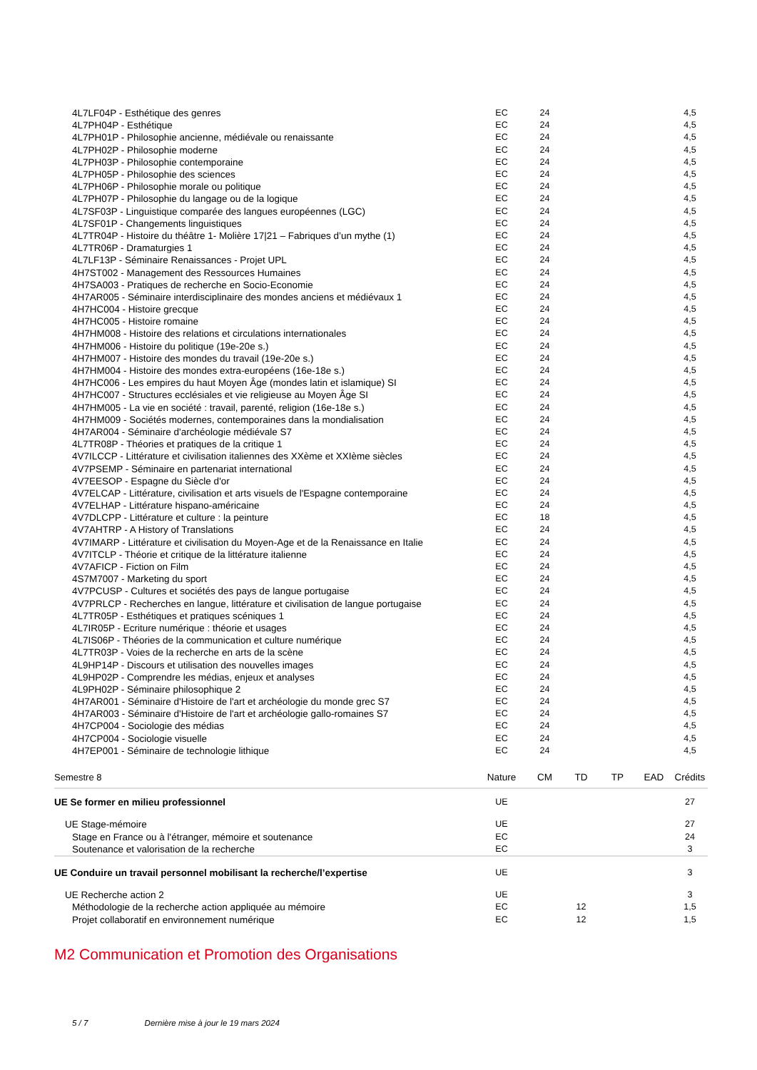| 4L7LF04P - Esthétique des genres | EC | 24 | | | | 4,5 |
| 4L7PH04P - Esthétique | EC | 24 | | | | 4,5 |
| 4L7PH01P - Philosophie ancienne, médiévale ou renaissante | EC | 24 | | | | 4,5 |
| 4L7PH02P - Philosophie moderne | EC | 24 | | | | 4,5 |
| 4L7PH03P - Philosophie contemporaine | EC | 24 | | | | 4,5 |
| 4L7PH05P - Philosophie des sciences | EC | 24 | | | | 4,5 |
| 4L7PH06P - Philosophie morale ou politique | EC | 24 | | | | 4,5 |
| 4L7PH07P - Philosophie du langage ou de la logique | EC | 24 | | | | 4,5 |
| 4L7SF03P - Linguistique comparée des langues européennes (LGC) | EC | 24 | | | | 4,5 |
| 4L7SF01P - Changements linguistiques | EC | 24 | | | | 4,5 |
| 4L7TR04P - Histoire du théâtre 1- Molière 17/21 – Fabriques d’un mythe (1) | EC | 24 | | | | 4,5 |
| 4L7TR06P - Dramaturgies 1 | EC | 24 | | | | 4,5 |
| 4L7LF13P - Séminaire Renaissances - Projet UPL | EC | 24 | | | | 4,5 |
| 4H7ST002 - Management des Ressources Humaines | EC | 24 | | | | 4,5 |
| 4H7SA003 - Pratiques de recherche en Socio-Economie | EC | 24 | | | | 4,5 |
| 4H7AR005 - Séminaire interdisciplinaire des mondes anciens et médiévaux 1 | EC | 24 | | | | 4,5 |
| 4H7HC004 - Histoire grecque | EC | 24 | | | | 4,5 |
| 4H7HC005 - Histoire romaine | EC | 24 | | | | 4,5 |
| 4H7HM008 - Histoire des relations et circulations internationales | EC | 24 | | | | 4,5 |
| 4H7HM006 - Histoire du politique (19e-20e s.) | EC | 24 | | | | 4,5 |
| 4H7HM007 - Histoire des mondes du travail (19e-20e s.) | EC | 24 | | | | 4,5 |
| 4H7HM004 - Histoire des mondes extra-européens (16e-18e s.) | EC | 24 | | | | 4,5 |
| 4H7HC006 - Les empires du haut Moyen Âge (mondes latin et islamique) SI | EC | 24 | | | | 4,5 |
| 4H7HC007 - Structures ecclésiales et vie religieuse au Moyen Âge SI | EC | 24 | | | | 4,5 |
| 4H7HM005 - La vie en société : travail, parenté, religion (16e-18e s.) | EC | 24 | | | | 4,5 |
| 4H7HM009 - Sociétés modernes, contemporaines dans la mondialisation | EC | 24 | | | | 4,5 |
| 4H7AR004 - Séminaire d'archéologie médiévale S7 | EC | 24 | | | | 4,5 |
| 4L7TR08P - Théories et pratiques de la critique 1 | EC | 24 | | | | 4,5 |
| 4V7ILCCP - Littérature et civilisation italiennes des XXème et XXIème siècles | EC | 24 | | | | 4,5 |
| 4V7PSEMP - Séminaire en partenariat international | EC | 24 | | | | 4,5 |
| 4V7EESOP - Espagne du Siècle d'or | EC | 24 | | | | 4,5 |
| 4V7ELCAP - Littérature, civilisation et arts visuels de l'Espagne contemporaine | EC | 24 | | | | 4,5 |
| 4V7ELHAP - Littérature hispano-américaine | EC | 24 | | | | 4,5 |
| 4V7DLCPP - Littérature et culture : la peinture | EC | 18 | | | | 4,5 |
| 4V7AHTRP - A History of Translations | EC | 24 | | | | 4,5 |
| 4V7IMARP - Littérature et civilisation du Moyen-Age et de la Renaissance en Italie | EC | 24 | | | | 4,5 |
| 4V7ITCLP - Théorie et critique de la littérature italienne | EC | 24 | | | | 4,5 |
| 4V7AFICP - Fiction on Film | EC | 24 | | | | 4,5 |
| 4S7M7007 - Marketing du sport | EC | 24 | | | | 4,5 |
| 4V7PCUSP - Cultures et sociétés des pays de langue portugaise | EC | 24 | | | | 4,5 |
| 4V7PRLCP - Recherches en langue, littérature et civilisation de langue portugaise | EC | 24 | | | | 4,5 |
| 4L7TR05P - Esthétiques et pratiques scéniques 1 | EC | 24 | | | | 4,5 |
| 4L7IR05P - Ecriture numérique : théorie et usages | EC | 24 | | | | 4,5 |
| 4L7IS06P - Théories de la communication et culture numérique | EC | 24 | | | | 4,5 |
| 4L7TR03P - Voies de la recherche en arts de la scène | EC | 24 | | | | 4,5 |
| 4L9HP14P - Discours et utilisation des nouvelles images | EC | 24 | | | | 4,5 |
| 4L9HP02P - Comprendre les médias, enjeux et analyses | EC | 24 | | | | 4,5 |
| 4L9PH02P - Séminaire philosophique 2 | EC | 24 | | | | 4,5 |
| 4H7AR001 - Séminaire d'Histoire de l'art et archéologie du monde grec S7 | EC | 24 | | | | 4,5 |
| 4H7AR003 - Séminaire d'Histoire de l'art et archéologie gallo-romaines S7 | EC | 24 | | | | 4,5 |
| 4H7CP004 - Sociologie des médias | EC | 24 | | | | 4,5 |
| 4H7CP004 - Sociologie visuelle | EC | 24 | | | | 4,5 |
| 4H7EP001 - Séminaire de technologie lithique | EC | 24 | | | | 4,5 |
| Semestre 8 | Nature | CM | TD | TP | EAD | Crédits |
| UE Se former en milieu professionnel | UE | | | | | 27 |
| UE Stage-mémoire | UE | | | | | 27 |
| Stage en France ou à l'étranger, mémoire et soutenance | EC | | | | | 24 |
| Soutenance et valorisation de la recherche | EC | | | | | 3 |
| UE Conduire un travail personnel mobilisant la recherche/l’expertise | UE | | | | | 3 |
| UE Recherche action 2 | UE | | | | | 3 |
| Méthodologie de la recherche action appliquée au mémoire | EC | | 12 | | | 1,5 |
| Projet collaboratif en environnement numérique | EC | | 12 | | | 1,5 |
M2 Communication et Promotion des Organisations
5 / 7 Dernière mise à jour le 19 mars 2024